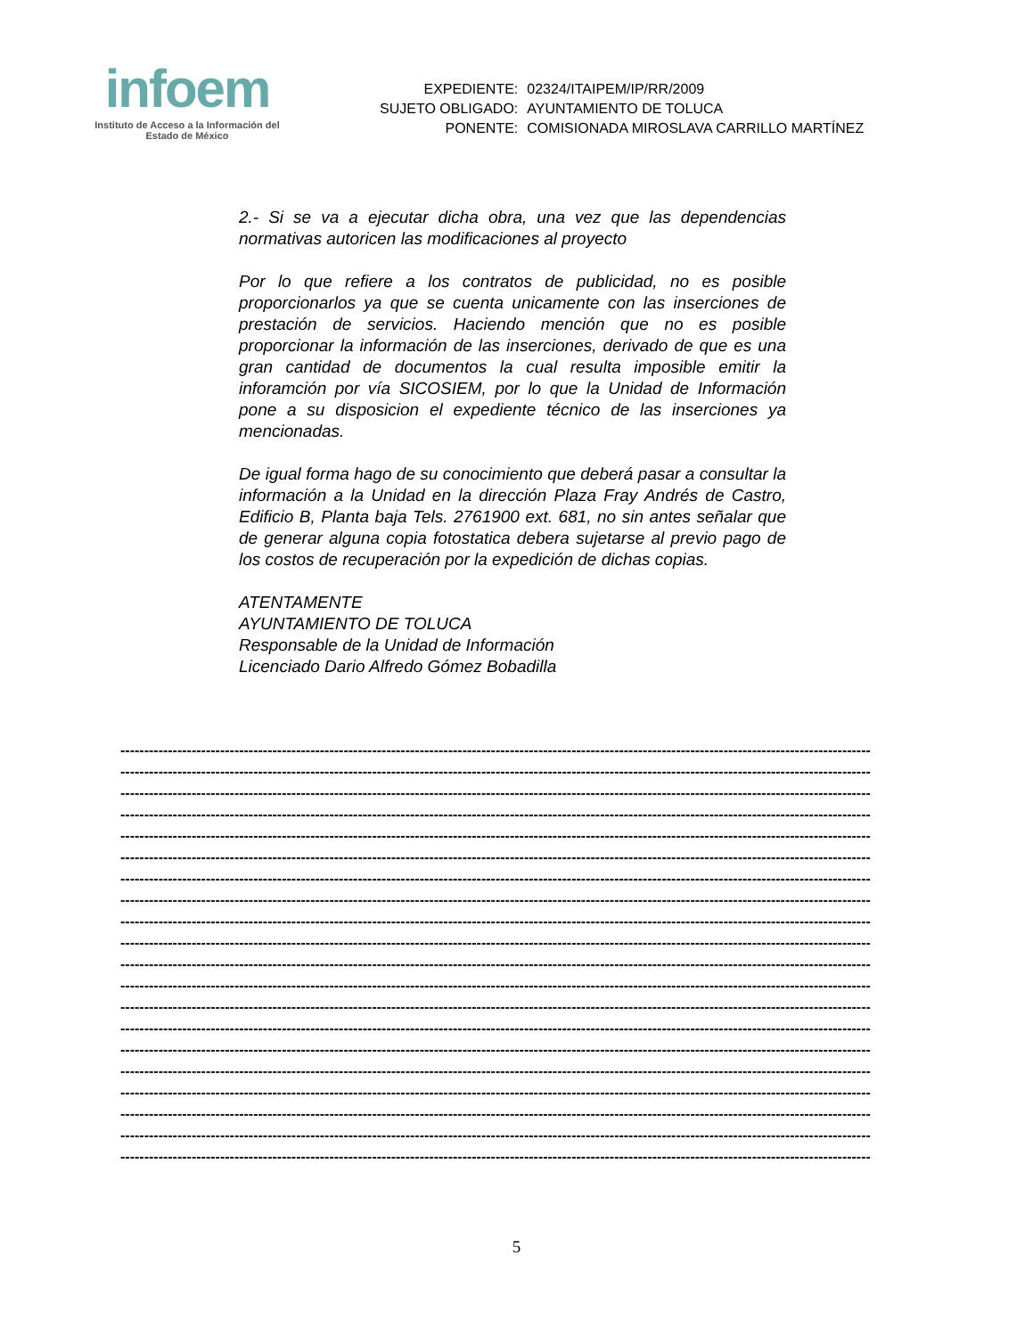infoem
Instituto de Acceso a la Información del
Estado de México
| EXPEDIENTE: | 02324/ITAIPEM/IP/RR/2009 |
| SUJETO OBLIGADO: | AYUNTAMIENTO DE TOLUCA |
| PONENTE: | COMISIONADA MIROSLAVA CARRILLO MARTÍNEZ |
2.- Si se va a ejecutar dicha obra, una vez que las dependencias normativas autoricen las modificaciones al proyecto
Por lo que refiere a los contratos de publicidad, no es posible proporcionarlos ya que se cuenta unicamente con las inserciones de prestación de servicios. Haciendo mención que no es posible proporcionar la información de las inserciones, derivado de que es una gran cantidad de documentos la cual resulta imposible emitir la inforamción por vía SICOSIEM, por lo que la Unidad de Información pone a su disposicion el expediente técnico de las inserciones ya mencionadas.
De igual forma hago de su conocimiento que deberá pasar a consultar la información a la Unidad en la dirección Plaza Fray Andrés de Castro, Edificio B, Planta baja Tels. 2761900 ext. 681, no sin antes señalar que de generar alguna copia fotostatica debera sujetarse al previo pago de los costos de recuperación por la expedición de dichas copias.
ATENTAMENTE
AYUNTAMIENTO DE TOLUCA
Responsable de la Unidad de Información
Licenciado Dario Alfredo Gómez Bobadilla
--------------------------------------------------------------------------------------------------------------------------------------------------------------
--------------------------------------------------------------------------------------------------------------------------------------------------------------
--------------------------------------------------------------------------------------------------------------------------------------------------------------
--------------------------------------------------------------------------------------------------------------------------------------------------------------
--------------------------------------------------------------------------------------------------------------------------------------------------------------
--------------------------------------------------------------------------------------------------------------------------------------------------------------
--------------------------------------------------------------------------------------------------------------------------------------------------------------
--------------------------------------------------------------------------------------------------------------------------------------------------------------
--------------------------------------------------------------------------------------------------------------------------------------------------------------
--------------------------------------------------------------------------------------------------------------------------------------------------------------
--------------------------------------------------------------------------------------------------------------------------------------------------------------
--------------------------------------------------------------------------------------------------------------------------------------------------------------
--------------------------------------------------------------------------------------------------------------------------------------------------------------
--------------------------------------------------------------------------------------------------------------------------------------------------------------
--------------------------------------------------------------------------------------------------------------------------------------------------------------
--------------------------------------------------------------------------------------------------------------------------------------------------------------
--------------------------------------------------------------------------------------------------------------------------------------------------------------
--------------------------------------------------------------------------------------------------------------------------------------------------------------
--------------------------------------------------------------------------------------------------------------------------------------------------------------
--------------------------------------------------------------------------------------------------------------------------------------------------------------
5